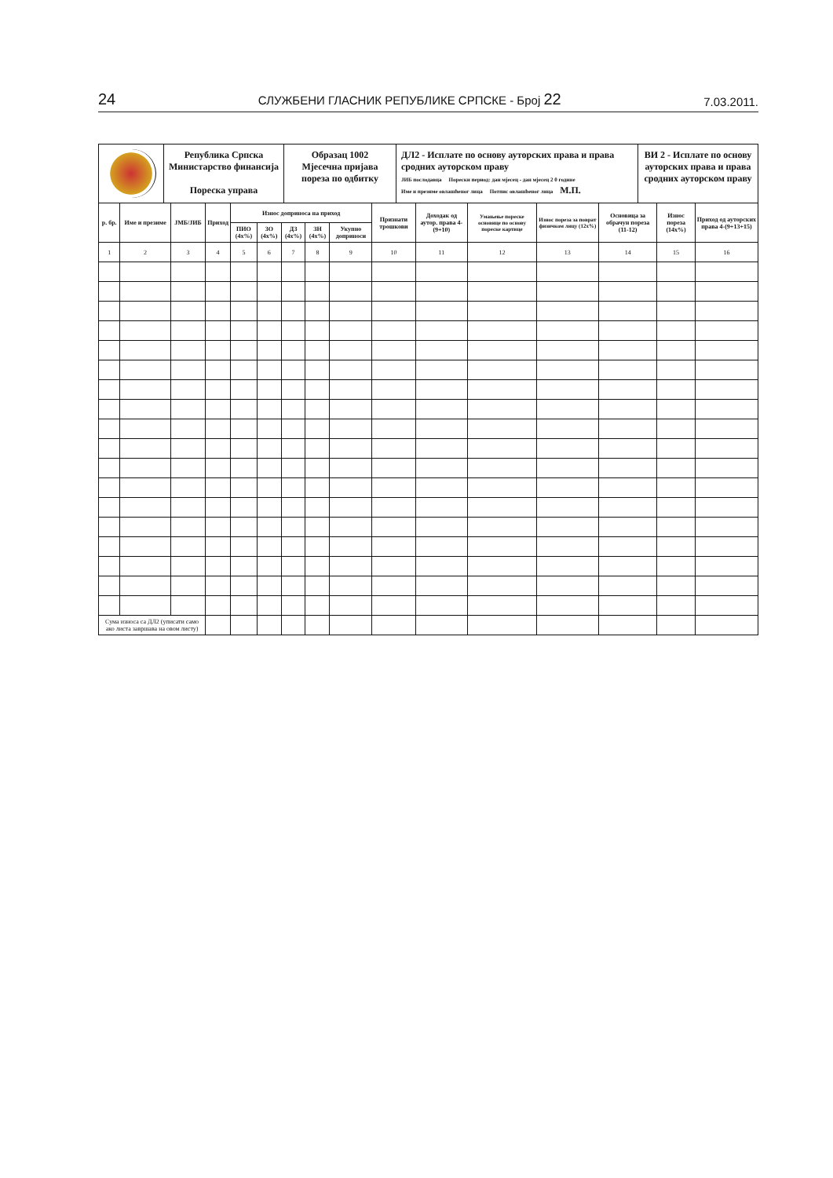24 СЛУЖБЕНИ ГЛАСНИК РЕПУБЛИКЕ СРПСКЕ - Број 22 7.03.2011.
Република Српска
Министарство финансија
Пореска управа
Образац 1002
Мјесечна пријава пореза по одбитку
ДЛ2 - Исплате по основу ауторских права и права сродних ауторском праву
ЈИБ послодавца Порески период: дан мјесец - дан мјесец 2 0 године
Име и презиме овлашћеног лица Потпис овлашћеног лица М.П.
ВИ 2 - Исплате по основу ауторских права и права сродних ауторском праву
| р. бр. | Име и презиме | ЈМБ/ЈИБ | Приход | Износ доприноса на приход | | | | | Признати трошкови | Доходак од аутор. права 4-(9+10) | Умањење пореске основице по основу пореске картице | Износ пореза за поврат физичком лицу (12x%) | Основица за обрачун пореза (11-12) | Износ пореза (14x%) | Приход од ауторских права 4-(9+13+15) |
| --- | --- | --- | --- | --- | --- | --- | --- | --- | --- | --- | --- | --- | --- | --- | --- |
| | | | | ПИО (4x%) | ЗО (4x%) | ДЗ (4x%) | ЗН (4x%) | Укупно доприноси | | | | | | | |
| 1 | 2 | 3 | 4 | 5 | 6 | 7 | 8 | 9 | 10 | 11 | 12 | 13 | 14 | 15 | 16 |
| Сума износа са ДЛ2 (уписати само ако листа завршава на овом листу) | | | | | | | | | | | | | | | |